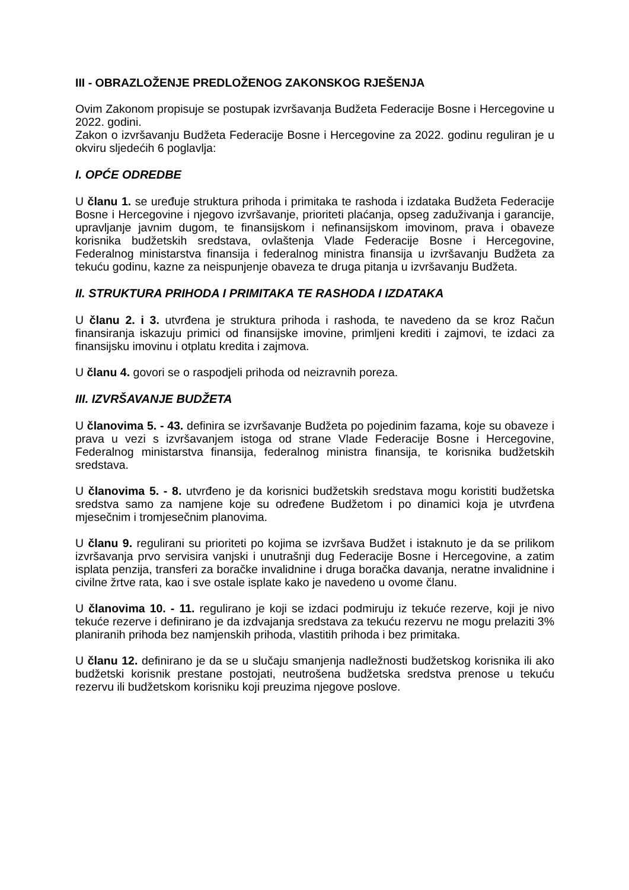III - OBRAZLOŽENJE PREDLOŽENOG ZAKONSKOG RJEŠENJA
Ovim Zakonom propisuje se postupak izvršavanja Budžeta Federacije Bosne i Hercegovine u 2022. godini.
Zakon o izvršavanju Budžeta Federacije Bosne i Hercegovine za 2022. godinu reguliran je u okviru sljedećih 6 poglavlja:
I. OPĆE ODREDBE
U članu 1. se uređuje struktura prihoda i primitaka te rashoda i izdataka Budžeta Federacije Bosne i Hercegovine i njegovo izvršavanje, prioriteti plaćanja, opseg zaduživanja i garancije, upravljanje javnim dugom, te finansijskom i nefinansijskom imovinom, prava i obaveze korisnika budžetskih sredstava, ovlaštenja Vlade Federacije Bosne i Hercegovine, Federalnog ministarstva finansija i federalnog ministra finansija u izvršavanju Budžeta za tekuću godinu, kazne za neispunjenje obaveza te druga pitanja u izvršavanju Budžeta.
II. STRUKTURA PRIHODA I PRIMITAKA TE RASHODA I IZDATAKA
U članu 2. i 3. utvrđena je struktura prihoda i rashoda, te navedeno da se kroz Račun finansiranja iskazuju primici od finansijske imovine, primljeni krediti i zajmovi, te izdaci za finansijsku imovinu i otplatu kredita i zajmova.
U članu 4. govori se o raspodjeli prihoda od neizravnih poreza.
III. IZVRŠAVANJE BUDŽETA
U članovima 5. - 43. definira se izvršavanje Budžeta po pojedinim fazama, koje su obaveze i prava u vezi s izvršavanjem istoga od strane Vlade Federacije Bosne i Hercegovine, Federalnog ministarstva finansija, federalnog ministra finansija, te korisnika budžetskih sredstava.
U članovima 5. - 8. utvrđeno je da korisnici budžetskih sredstava mogu koristiti budžetska sredstva samo za namjene koje su određene Budžetom i po dinamici koja je utvrđena mjesečnim i tromjesečnim planovima.
U članu 9. regulirani su prioriteti po kojima se izvršava Budžet i istaknuto je da se prilikom izvršavanja prvo servisira vanjski i unutrašnji dug Federacije Bosne i Hercegovine, a zatim isplata penzija, transferi za boračke invalidnine i druga boračka davanja, neratne invalidnine i civilne žrtve rata, kao i sve ostale isplate kako je navedeno u ovome članu.
U članovima 10. - 11. regulirano je koji se izdaci podmiruju iz tekuće rezerve, koji je nivo tekuće rezerve i definirano je da izdvajanja sredstava za tekuću rezervu ne mogu prelaziti 3% planiranih prihoda bez namjenskih prihoda, vlastitih prihoda i bez primitaka.
U članu 12. definirano je da se u slučaju smanjenja nadležnosti budžetskog korisnika ili ako budžetski korisnik prestane postojati, neutrošena budžetska sredstva prenose u tekuću rezervu ili budžetskom korisniku koji preuzima njegove poslove.